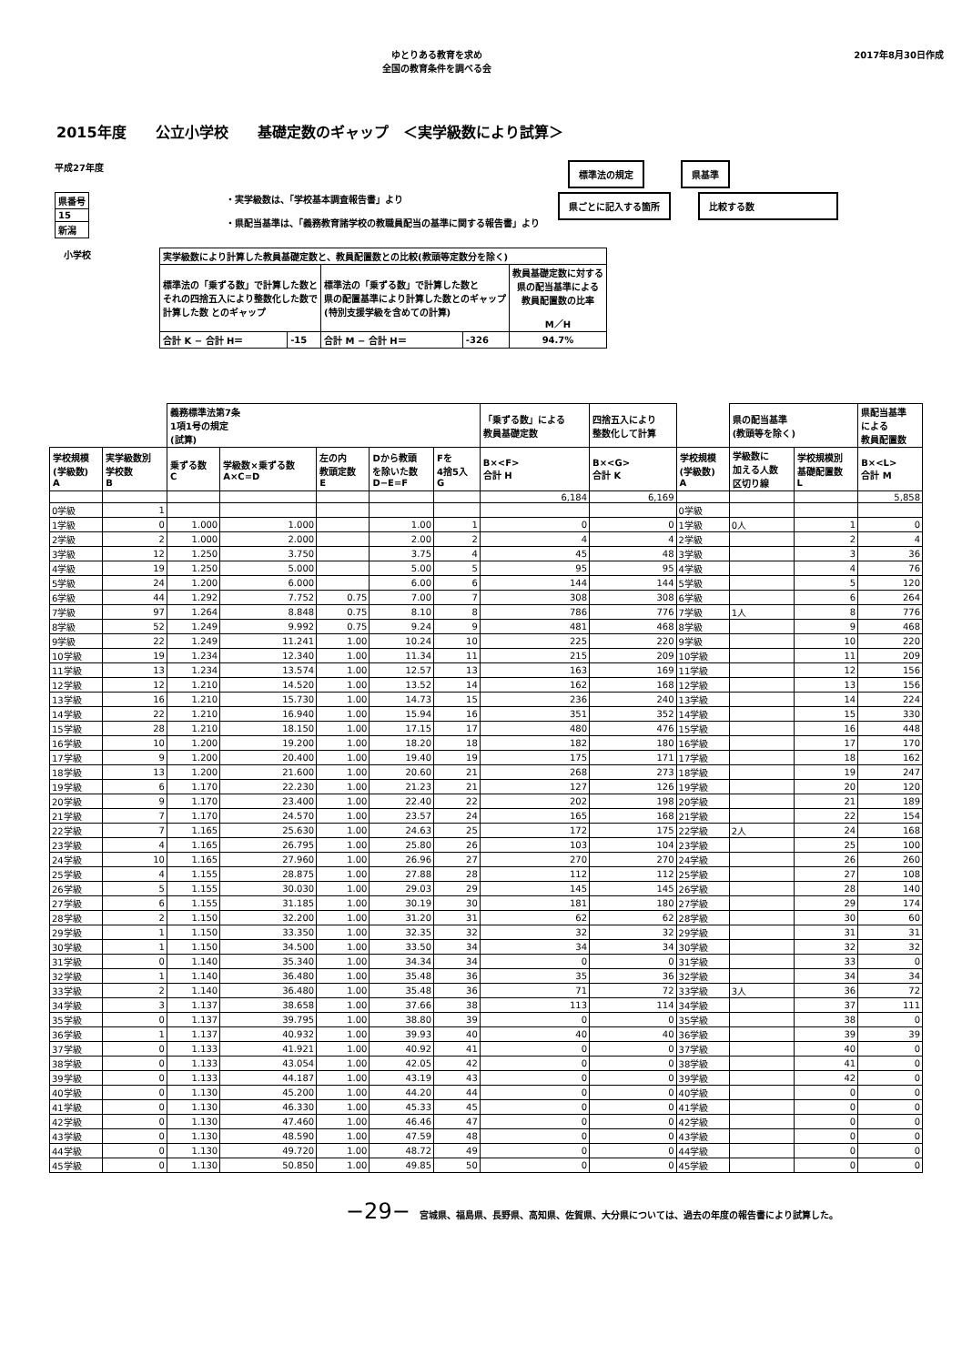ゆとりある教育を求め
全国の教育条件を調べる会
2017年8月30日作成
2015年度　　公立小学校　　基礎定数のギャップ　＜実学級数により試算＞
平成27年度
標準法の規定　　　　県基準
| 県番号 |
| 15 |
| 新潟 |
・実学級数は、「学校基本調査報告書」より
・県配当基準は、「義務教育諸学校の教職員配当の基準に関する報告書」より
県ごとに記入する箇所　　　比較する数
小学校
| 実学級数により計算した教員基礎定数と、教員配置数との比較(教頭等定数分を除く) | | | | |
| 標準法の「乗ずる数」で計算した数と それの四捨五入により整数化した数で 計算した数 とのギャップ | | 標準法の「乗ずる数」で計算した数と 県の配置基準により計算した数とのギャップ (特別支援学級を含めての計算) | | 教員基礎定数に対する 県の配当基準による 教員配置数の比率 M／H |
| 合計 K − 合計 H＝ | -15 | 合計 M − 合計 H＝ | -326 | 94.7% |
| | | 義務標準法第7条 1項1号の規定 (試算) | | | | | 「乗ずる数」による 教員基礎定数 | 四捨五入により 整数化して計算 | | 県の配当基準 (教頭等を除く) | | 県配当基準 による 教員配置数 |
| --- | --- | --- | --- | --- | --- | --- | --- | --- | --- | --- | --- | --- |
| 学校規模 (学級数) A | 実学級数別 学校数 B | 乗ずる数 C | 学級数×乗ずる数 A×C=D | 左の内 教頭定数 E | Dから教頭 を除いた数 D−E=F | Fを 4捨5入 G | B×<F> 合計 H | B×<G> 合計 K | 学校規模 (学級数) A | 学級数に 加える人数 区切り線 | 学校規模別 基礎配置数 L | B×<L> 合計 M |
| | | | | | | | 6,184 | 6,169 | | | | 5,858 |
| 0学級 | 1 | | | | | | | | 0学級 | | | |
| 1学級 | 0 | 1.000 | 1.000 | | 1.00 | 1 | 0 | 0 | 1学級 | 0人 | 1 | 0 |
| 2学級 | 2 | 1.000 | 2.000 | | 2.00 | 2 | 4 | 4 | 2学級 | | 2 | 4 |
| 3学級 | 12 | 1.250 | 3.750 | | 3.75 | 4 | 45 | 48 | 3学級 | | 3 | 36 |
| 4学級 | 19 | 1.250 | 5.000 | | 5.00 | 5 | 95 | 95 | 4学級 | | 4 | 76 |
| 5学級 | 24 | 1.200 | 6.000 | | 6.00 | 6 | 144 | 144 | 5学級 | | 5 | 120 |
| 6学級 | 44 | 1.292 | 7.752 | 0.75 | 7.00 | 7 | 308 | 308 | 6学級 | | 6 | 264 |
| 7学級 | 97 | 1.264 | 8.848 | 0.75 | 8.10 | 8 | 786 | 776 | 7学級 | 1人 | 8 | 776 |
| 8学級 | 52 | 1.249 | 9.992 | 0.75 | 9.24 | 9 | 481 | 468 | 8学級 | | 9 | 468 |
| 9学級 | 22 | 1.249 | 11.241 | 1.00 | 10.24 | 10 | 225 | 220 | 9学級 | | 10 | 220 |
| 10学級 | 19 | 1.234 | 12.340 | 1.00 | 11.34 | 11 | 215 | 209 | 10学級 | | 11 | 209 |
| 11学級 | 13 | 1.234 | 13.574 | 1.00 | 12.57 | 13 | 163 | 169 | 11学級 | | 12 | 156 |
| 12学級 | 12 | 1.210 | 14.520 | 1.00 | 13.52 | 14 | 162 | 168 | 12学級 | | 13 | 156 |
| 13学級 | 16 | 1.210 | 15.730 | 1.00 | 14.73 | 15 | 236 | 240 | 13学級 | | 14 | 224 |
| 14学級 | 22 | 1.210 | 16.940 | 1.00 | 15.94 | 16 | 351 | 352 | 14学級 | | 15 | 330 |
| 15学級 | 28 | 1.210 | 18.150 | 1.00 | 17.15 | 17 | 480 | 476 | 15学級 | | 16 | 448 |
| 16学級 | 10 | 1.200 | 19.200 | 1.00 | 18.20 | 18 | 182 | 180 | 16学級 | | 17 | 170 |
| 17学級 | 9 | 1.200 | 20.400 | 1.00 | 19.40 | 19 | 175 | 171 | 17学級 | | 18 | 162 |
| 18学級 | 13 | 1.200 | 21.600 | 1.00 | 20.60 | 21 | 268 | 273 | 18学級 | | 19 | 247 |
| 19学級 | 6 | 1.170 | 22.230 | 1.00 | 21.23 | 21 | 127 | 126 | 19学級 | | 20 | 120 |
| 20学級 | 9 | 1.170 | 23.400 | 1.00 | 22.40 | 22 | 202 | 198 | 20学級 | | 21 | 189 |
| 21学級 | 7 | 1.170 | 24.570 | 1.00 | 23.57 | 24 | 165 | 168 | 21学級 | | 22 | 154 |
| 22学級 | 7 | 1.165 | 25.630 | 1.00 | 24.63 | 25 | 172 | 175 | 22学級 | 2人 | 24 | 168 |
| 23学級 | 4 | 1.165 | 26.795 | 1.00 | 25.80 | 26 | 103 | 104 | 23学級 | | 25 | 100 |
| 24学級 | 10 | 1.165 | 27.960 | 1.00 | 26.96 | 27 | 270 | 270 | 24学級 | | 26 | 260 |
| 25学級 | 4 | 1.155 | 28.875 | 1.00 | 27.88 | 28 | 112 | 112 | 25学級 | | 27 | 108 |
| 26学級 | 5 | 1.155 | 30.030 | 1.00 | 29.03 | 29 | 145 | 145 | 26学級 | | 28 | 140 |
| 27学級 | 6 | 1.155 | 31.185 | 1.00 | 30.19 | 30 | 181 | 180 | 27学級 | | 29 | 174 |
| 28学級 | 2 | 1.150 | 32.200 | 1.00 | 31.20 | 31 | 62 | 62 | 28学級 | | 30 | 60 |
| 29学級 | 1 | 1.150 | 33.350 | 1.00 | 32.35 | 32 | 32 | 32 | 29学級 | | 31 | 31 |
| 30学級 | 1 | 1.150 | 34.500 | 1.00 | 33.50 | 34 | 34 | 34 | 30学級 | | 32 | 32 |
| 31学級 | 0 | 1.140 | 35.340 | 1.00 | 34.34 | 34 | 0 | 0 | 31学級 | | 33 | 0 |
| 32学級 | 1 | 1.140 | 36.480 | 1.00 | 35.48 | 36 | 35 | 36 | 32学級 | | 34 | 34 |
| 33学級 | 2 | 1.140 | 36.480 | 1.00 | 35.48 | 36 | 71 | 72 | 33学級 | 3人 | 36 | 72 |
| 34学級 | 3 | 1.137 | 38.658 | 1.00 | 37.66 | 38 | 113 | 114 | 34学級 | | 37 | 111 |
| 35学級 | 0 | 1.137 | 39.795 | 1.00 | 38.80 | 39 | 0 | 0 | 35学級 | | 38 | 0 |
| 36学級 | 1 | 1.137 | 40.932 | 1.00 | 39.93 | 40 | 40 | 40 | 36学級 | | 39 | 39 |
| 37学級 | 0 | 1.133 | 41.921 | 1.00 | 40.92 | 41 | 0 | 0 | 37学級 | | 40 | 0 |
| 38学級 | 0 | 1.133 | 43.054 | 1.00 | 42.05 | 42 | 0 | 0 | 38学級 | | 41 | 0 |
| 39学級 | 0 | 1.133 | 44.187 | 1.00 | 43.19 | 43 | 0 | 0 | 39学級 | | 42 | 0 |
| 40学級 | 0 | 1.130 | 45.200 | 1.00 | 44.20 | 44 | 0 | 0 | 40学級 | | 0 | 0 |
| 41学級 | 0 | 1.130 | 46.330 | 1.00 | 45.33 | 45 | 0 | 0 | 41学級 | | 0 | 0 |
| 42学級 | 0 | 1.130 | 47.460 | 1.00 | 46.46 | 47 | 0 | 0 | 42学級 | | 0 | 0 |
| 43学級 | 0 | 1.130 | 48.590 | 1.00 | 47.59 | 48 | 0 | 0 | 43学級 | | 0 | 0 |
| 44学級 | 0 | 1.130 | 49.720 | 1.00 | 48.72 | 49 | 0 | 0 | 44学級 | | 0 | 0 |
| 45学級 | 0 | 1.130 | 50.850 | 1.00 | 49.85 | 50 | 0 | 0 | 45学級 | | 0 | 0 |
−29−　宮城県、福島県、長野県、高知県、佐賀県、大分県については、過去の年度の報告書により試算した。